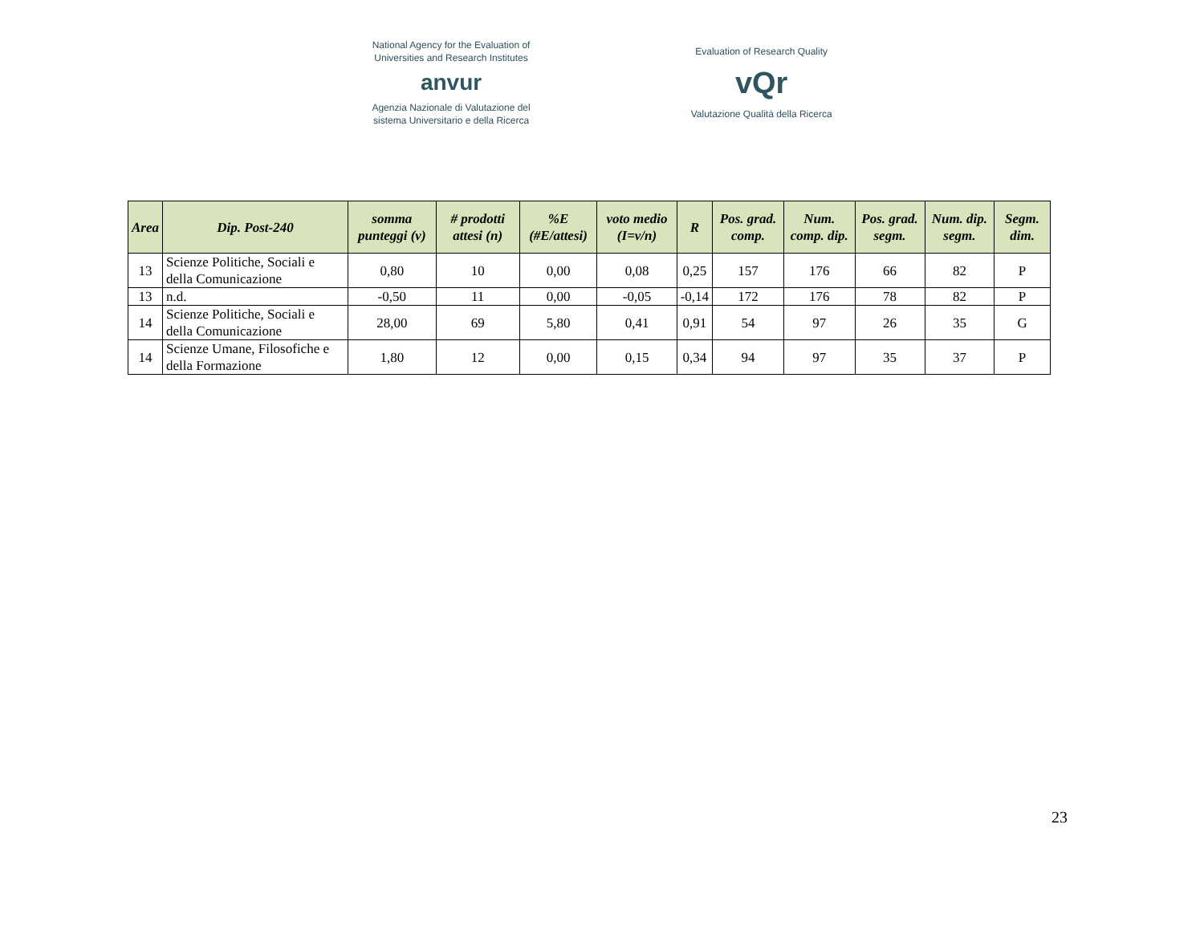National Agency for the Evaluation of
Universities and Research Institutes
anvur
Agenzia Nazionale di Valutazione del
sistema Universitario e della Ricerca
Evaluation of Research Quality
vQr
Valutazione Qualità della Ricerca
| Area | Dip. Post-240 | somma punteggi (v) | # prodotti attesi (n) | %E (#E/attesi) | voto medio (I=v/n) | R | Pos. grad. comp. | Num. comp. dip. | Pos. grad. segm. | Num. dip. segm. | Segm. dim. |
| --- | --- | --- | --- | --- | --- | --- | --- | --- | --- | --- | --- |
| 13 | Scienze Politiche, Sociali e della Comunicazione | 0,80 | 10 | 0,00 | 0,08 | 0,25 | 157 | 176 | 66 | 82 | P |
| 13 | n.d. | -0,50 | 11 | 0,00 | -0,05 | -0,14 | 172 | 176 | 78 | 82 | P |
| 14 | Scienze Politiche, Sociali e della Comunicazione | 28,00 | 69 | 5,80 | 0,41 | 0,91 | 54 | 97 | 26 | 35 | G |
| 14 | Scienze Umane, Filosofiche e della Formazione | 1,80 | 12 | 0,00 | 0,15 | 0,34 | 94 | 97 | 35 | 37 | P |
23